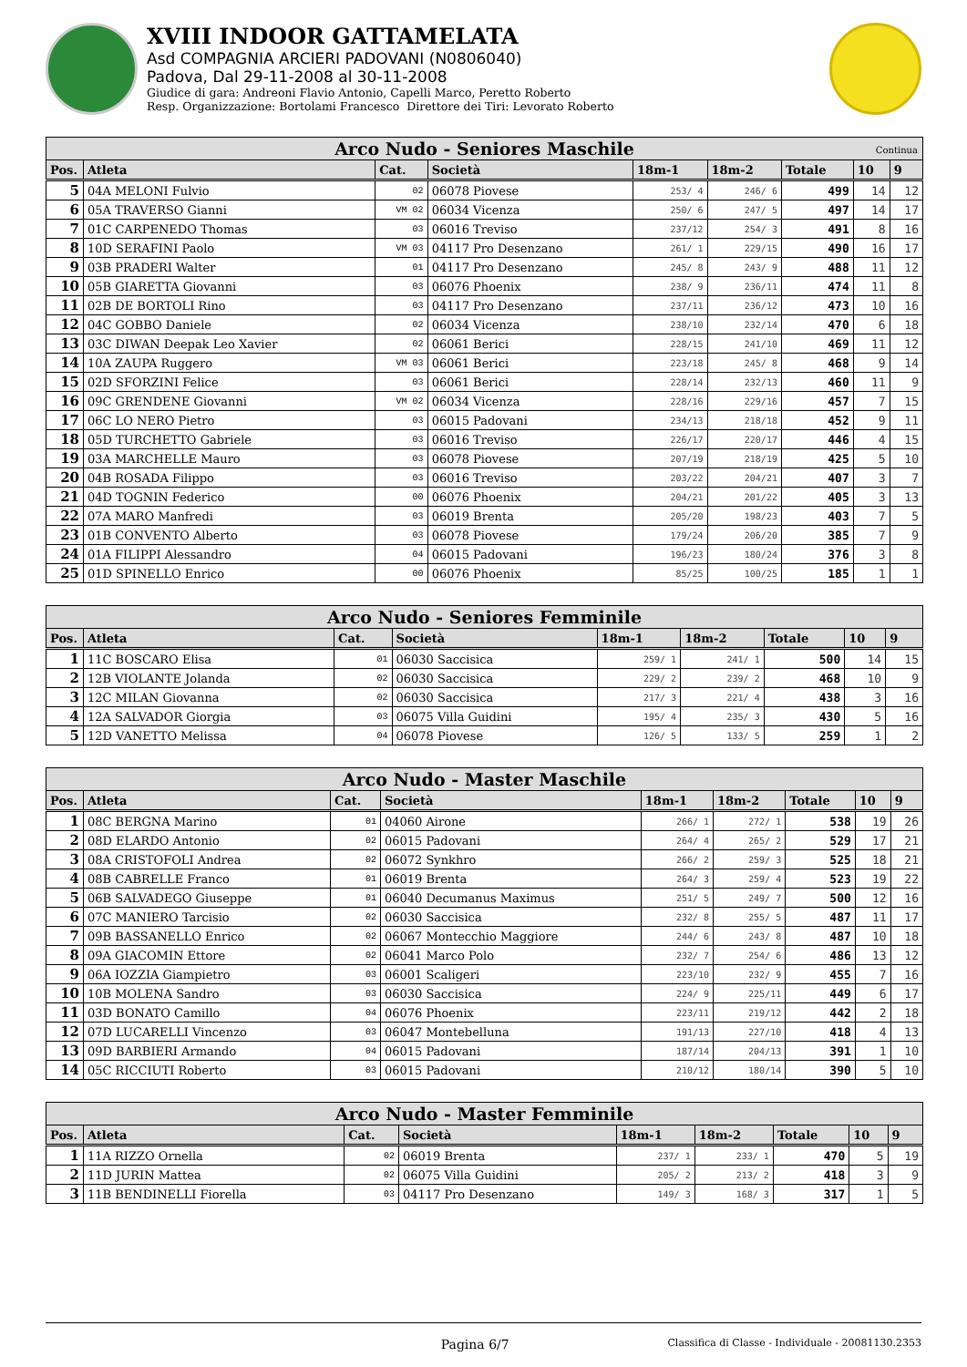XVIII INDOOR GATTAMELATA
Asd COMPAGNIA ARCIERI PADOVANI (N0806040)
Padova, Dal 29-11-2008 al 30-11-2008
Giudice di gara: Andreoni Flavio Antonio, Capelli Marco, Peretto Roberto
Resp. Organizzazione: Bortolami Francesco Direttore dei Tiri: Levorato Roberto
| Arco Nudo - Seniores Maschile Continua | | | | | | | | |
| --- | --- | --- | --- | --- | --- | --- | --- | --- |
| Pos. | Atleta | Cat. | Società | 18m-1 | 18m-2 | Totale | 10 | 9 |
| 5 | 04A MELONI Fulvio | 02 | 06078 Piovese | 253/ 4 | 246/ 6 | 499 | 14 | 12 |
| 6 | 05A TRAVERSO Gianni | VM 02 | 06034 Vicenza | 250/ 6 | 247/ 5 | 497 | 14 | 17 |
| 7 | 01C CARPENEDO Thomas | 03 | 06016 Treviso | 237/12 | 254/ 3 | 491 | 8 | 16 |
| 8 | 10D SERAFINI Paolo | VM 03 | 04117 Pro Desenzano | 261/ 1 | 229/15 | 490 | 16 | 17 |
| 9 | 03B PRADERI Walter | 01 | 04117 Pro Desenzano | 245/ 8 | 243/ 9 | 488 | 11 | 12 |
| 10 | 05B GIARETTA Giovanni | 03 | 06076 Phoenix | 238/ 9 | 236/11 | 474 | 11 | 8 |
| 11 | 02B DE BORTOLI Rino | 03 | 04117 Pro Desenzano | 237/11 | 236/12 | 473 | 10 | 16 |
| 12 | 04C GOBBO Daniele | 02 | 06034 Vicenza | 238/10 | 232/14 | 470 | 6 | 18 |
| 13 | 03C DIWAN Deepak Leo Xavier | 02 | 06061 Berici | 228/15 | 241/10 | 469 | 11 | 12 |
| 14 | 10A ZAUPA Ruggero | VM 03 | 06061 Berici | 223/18 | 245/ 8 | 468 | 9 | 14 |
| 15 | 02D SFORZINI Felice | 03 | 06061 Berici | 228/14 | 232/13 | 460 | 11 | 9 |
| 16 | 09C GRENDENE Giovanni | VM 02 | 06034 Vicenza | 228/16 | 229/16 | 457 | 7 | 15 |
| 17 | 06C LO NERO Pietro | 03 | 06015 Padovani | 234/13 | 218/18 | 452 | 9 | 11 |
| 18 | 05D TURCHETTO Gabriele | 03 | 06016 Treviso | 226/17 | 220/17 | 446 | 4 | 15 |
| 19 | 03A MARCHELLE Mauro | 03 | 06078 Piovese | 207/19 | 218/19 | 425 | 5 | 10 |
| 20 | 04B ROSADA Filippo | 03 | 06016 Treviso | 203/22 | 204/21 | 407 | 3 | 7 |
| 21 | 04D TOGNIN Federico | 00 | 06076 Phoenix | 204/21 | 201/22 | 405 | 3 | 13 |
| 22 | 07A MARO Manfredi | 03 | 06019 Brenta | 205/20 | 198/23 | 403 | 7 | 5 |
| 23 | 01B CONVENTO Alberto | 03 | 06078 Piovese | 179/24 | 206/20 | 385 | 7 | 9 |
| 24 | 01A FILIPPI Alessandro | 04 | 06015 Padovani | 196/23 | 180/24 | 376 | 3 | 8 |
| 25 | 01D SPINELLO Enrico | 00 | 06076 Phoenix | 85/25 | 100/25 | 185 | 1 | 1 |
| Arco Nudo - Seniores Femminile | | | | | | | | |
| --- | --- | --- | --- | --- | --- | --- | --- | --- |
| Pos. | Atleta | Cat. | Società | 18m-1 | 18m-2 | Totale | 10 | 9 |
| 1 | 11C BOSCARO Elisa | 01 | 06030 Saccisica | 259/ 1 | 241/ 1 | 500 | 14 | 15 |
| 2 | 12B VIOLANTE Jolanda | 02 | 06030 Saccisica | 229/ 2 | 239/ 2 | 468 | 10 | 9 |
| 3 | 12C MILAN Giovanna | 02 | 06030 Saccisica | 217/ 3 | 221/ 4 | 438 | 3 | 16 |
| 4 | 12A SALVADOR Giorgia | 03 | 06075 Villa Guidini | 195/ 4 | 235/ 3 | 430 | 5 | 16 |
| 5 | 12D VANETTO Melissa | 04 | 06078 Piovese | 126/ 5 | 133/ 5 | 259 | 1 | 2 |
| Arco Nudo - Master Maschile | | | | | | | | |
| --- | --- | --- | --- | --- | --- | --- | --- | --- |
| Pos. | Atleta | Cat. | Società | 18m-1 | 18m-2 | Totale | 10 | 9 |
| 1 | 08C BERGNA Marino | 01 | 04060 Airone | 266/ 1 | 272/ 1 | 538 | 19 | 26 |
| 2 | 08D ELARDO Antonio | 02 | 06015 Padovani | 264/ 4 | 265/ 2 | 529 | 17 | 21 |
| 3 | 08A CRISTOFOLI Andrea | 02 | 06072 Synkhro | 266/ 2 | 259/ 3 | 525 | 18 | 21 |
| 4 | 08B CABRELLE Franco | 01 | 06019 Brenta | 264/ 3 | 259/ 4 | 523 | 19 | 22 |
| 5 | 06B SALVADEGO Giuseppe | 01 | 06040 Decumanus Maximus | 251/ 5 | 249/ 7 | 500 | 12 | 16 |
| 6 | 07C MANIERO Tarcisio | 02 | 06030 Saccisica | 232/ 8 | 255/ 5 | 487 | 11 | 17 |
| 7 | 09B BASSANELLO Enrico | 02 | 06067 Montecchio Maggiore | 244/ 6 | 243/ 8 | 487 | 10 | 18 |
| 8 | 09A GIACOMIN Ettore | 02 | 06041 Marco Polo | 232/ 7 | 254/ 6 | 486 | 13 | 12 |
| 9 | 06A IOZZIA Giampietro | 03 | 06001 Scaligeri | 223/10 | 232/ 9 | 455 | 7 | 16 |
| 10 | 10B MOLENA Sandro | 03 | 06030 Saccisica | 224/ 9 | 225/11 | 449 | 6 | 17 |
| 11 | 03D BONATO Camillo | 04 | 06076 Phoenix | 223/11 | 219/12 | 442 | 2 | 18 |
| 12 | 07D LUCARELLI Vincenzo | 03 | 06047 Montebelluna | 191/13 | 227/10 | 418 | 4 | 13 |
| 13 | 09D BARBIERI Armando | 04 | 06015 Padovani | 187/14 | 204/13 | 391 | 1 | 10 |
| 14 | 05C RICCIUTI Roberto | 03 | 06015 Padovani | 210/12 | 180/14 | 390 | 5 | 10 |
| Arco Nudo - Master Femminile | | | | | | | | |
| --- | --- | --- | --- | --- | --- | --- | --- | --- |
| Pos. | Atleta | Cat. | Società | 18m-1 | 18m-2 | Totale | 10 | 9 |
| 1 | 11A RIZZO Ornella | 02 | 06019 Brenta | 237/ 1 | 233/ 1 | 470 | 5 | 19 |
| 2 | 11D JURIN Mattea | 02 | 06075 Villa Guidini | 205/ 2 | 213/ 2 | 418 | 3 | 9 |
| 3 | 11B BENDINELLI Fiorella | 03 | 04117 Pro Desenzano | 149/ 3 | 168/ 3 | 317 | 1 | 5 |
Pagina 6/7
Classifica di Classe - Individuale - 20081130.2353